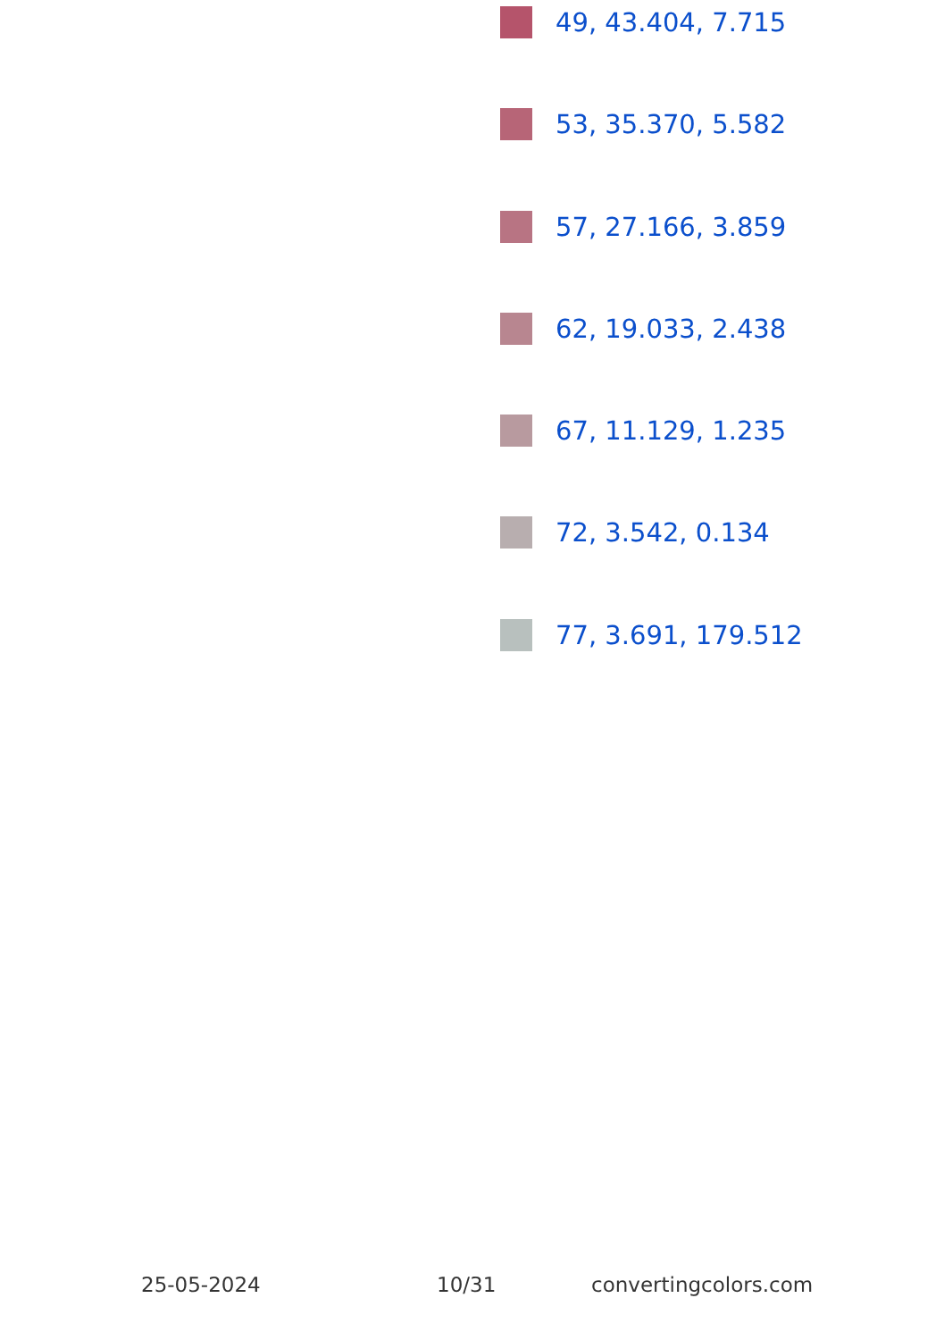49, 43.404, 7.715
53, 35.370, 5.582
57, 27.166, 3.859
62, 19.033, 2.438
67, 11.129, 1.235
72, 3.542, 0.134
77, 3.691, 179.512
25-05-2024 10/31 convertingcolors.com